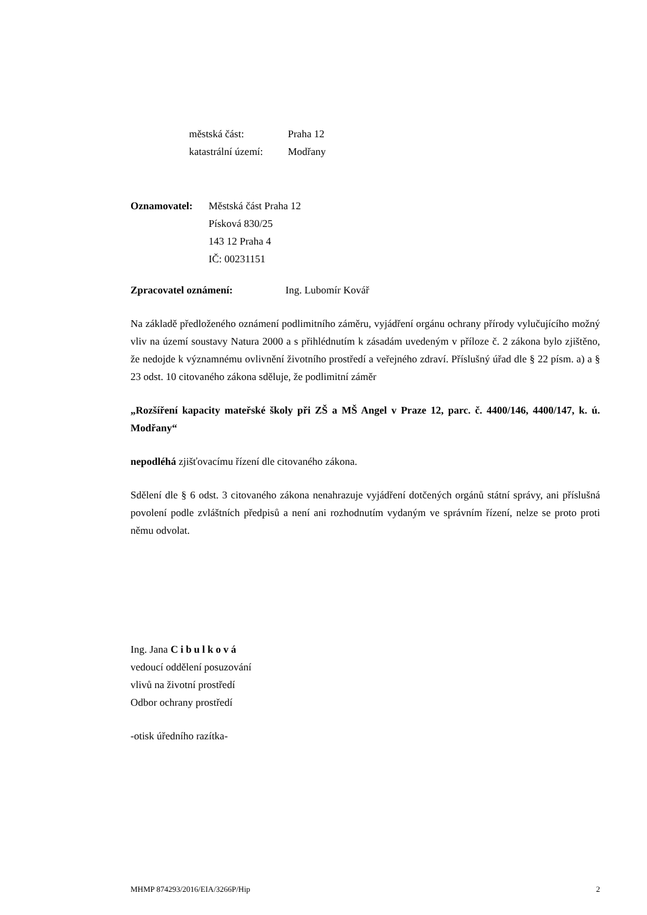městská část: Praha 12
katastrální území: Modřany
Oznamovatel: Městská část Praha 12
Písková 830/25
143 12 Praha 4
IČ: 00231151
Zpracovatel oznámení: Ing. Lubomír Kovář
Na základě předloženého oznámení podlimitního záměru, vyjádření orgánu ochrany přírody vylučujícího možný vliv na území soustavy Natura 2000 a s přihlédnutím k zásadám uvedeným v příloze č. 2 zákona bylo zjištěno, že nedojde k významnému ovlivnění životního prostředí a veřejného zdraví. Příslušný úřad dle § 22 písm. a) a § 23 odst. 10 citovaného zákona sděluje, že podlimitní záměr
„Rozšíření kapacity mateřské školy při ZŠ a MŠ Angel v Praze 12, parc. č. 4400/146, 4400/147, k. ú. Modřany“
nepodléhá zjišťovacímu řízení dle citovaného zákona.
Sdělení dle § 6 odst. 3 citovaného zákona nenahrazuje vyjádření dotčených orgánů státní správy, ani příslušná povolení podle zvláštních předpisů a není ani rozhodnutím vydaným ve správním řízení, nelze se proto proti němu odvolat.
Ing. Jana Cibulková
vedoucí oddělení posuzování
vlivů na životní prostředí
Odbor ochrany prostředí
-otisk úředního razítka-
MHMP 874293/2016/EIA/3266P/Hip 2